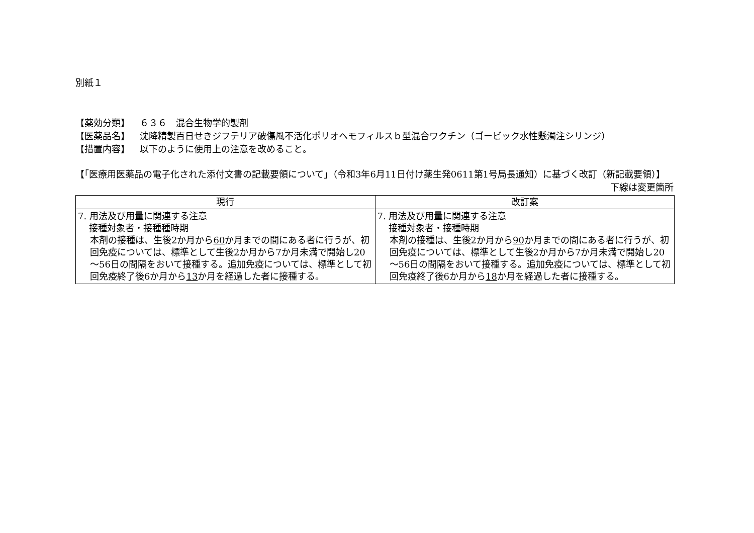別紙１
【薬効分類】 ６３６　混合生物学的製剤
【医薬品名】 沈降精製百日せきジフテリア破傷風不活化ポリオヘモフィルスｂ型混合ワクチン（ゴービック水性懸濁注シリンジ）
【措置内容】 以下のように使用上の注意を改めること。
【「医療用医薬品の電子化された添付文書の記載要領について」（令和3年6月11日付け薬生発0611第1号局長通知）に基づく改訂（新記載要領）】
下線は変更箇所
| 現行 | 改訂案 |
| --- | --- |
| 7. 用法及び用量に関連する注意 接種対象者・接種種時期 本剤の接種は、生後2か月から 60 か月までの間にある者に行うが、初回免疫については、標準として生後2か月から7か月未満で開始し20～56日の間隔をおいて接種する。追加免疫については、標準として初回免疫終了後6か月から 13 か月を経過した者に接種する。 | 7. 用法及び用量に関連する注意 接種対象者・接種時期 本剤の接種は、生後2か月から 90 か月までの間にある者に行うが、初回免疫については、標準として生後2か月から7か月未満で開始し20～56日の間隔をおいて接種する。追加免疫については、標準として初回免疫終了後6か月から 18 か月を経過した者に接種する。 |